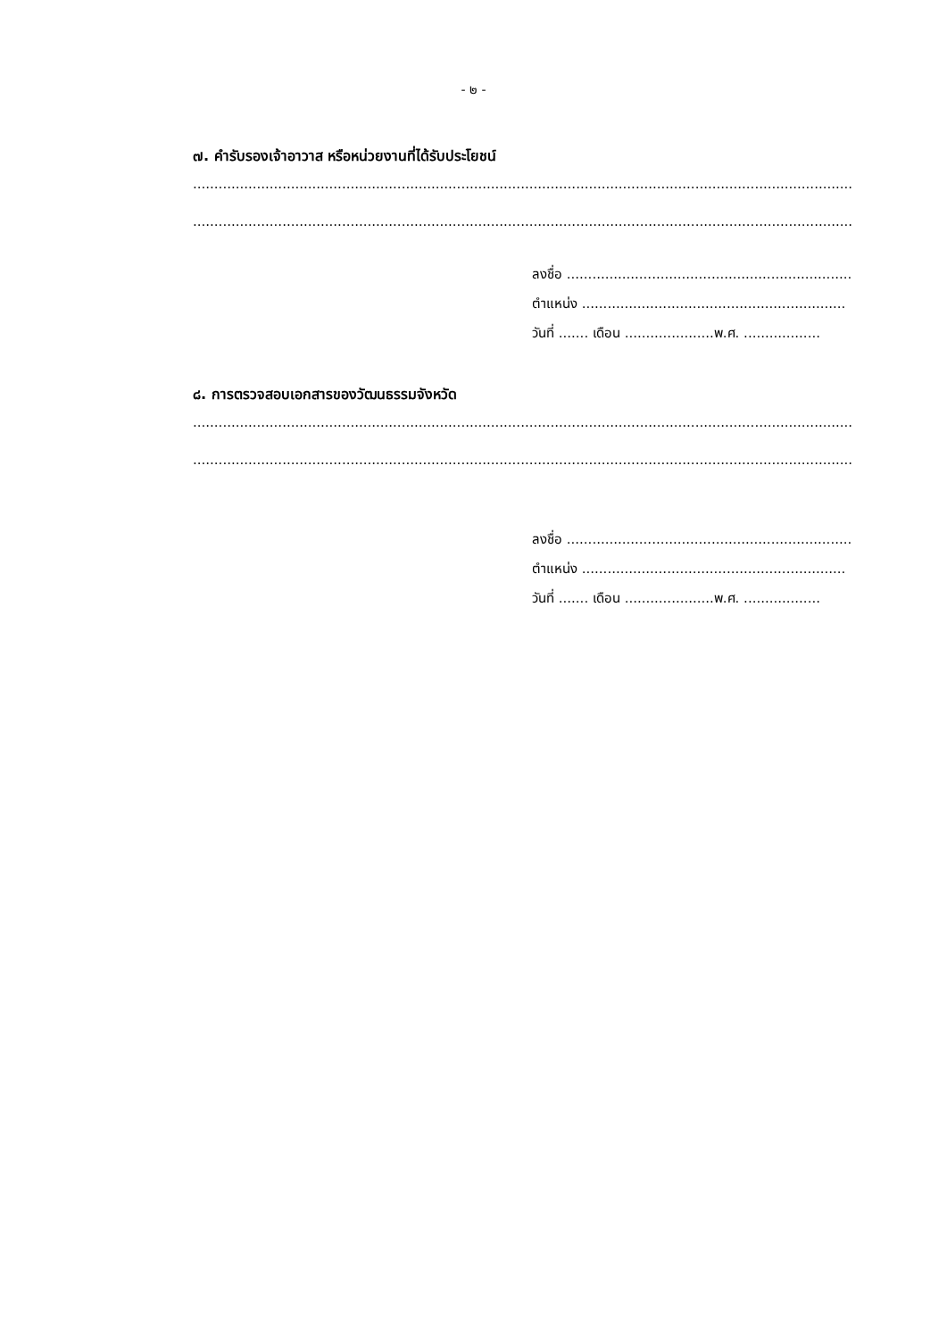- ๒ -
๗. คำรับรองเจ้าอาวาส หรือหน่วยงานที่ได้รับประโยชน์
........................................................................................................................................................................................................
........................................................................................................................................................................................................
ลงชื่อ ...................................................................
ตำแหน่ง ..............................................................
วันที่ ....... เดือน .....................พ.ศ. ..................
๘. การตรวจสอบเอกสารของวัฒนธรรมจังหวัด
........................................................................................................................................................................................................
........................................................................................................................................................................................................
ลงชื่อ ...................................................................
ตำแหน่ง ..............................................................
วันที่ ....... เดือน .....................พ.ศ. ..................